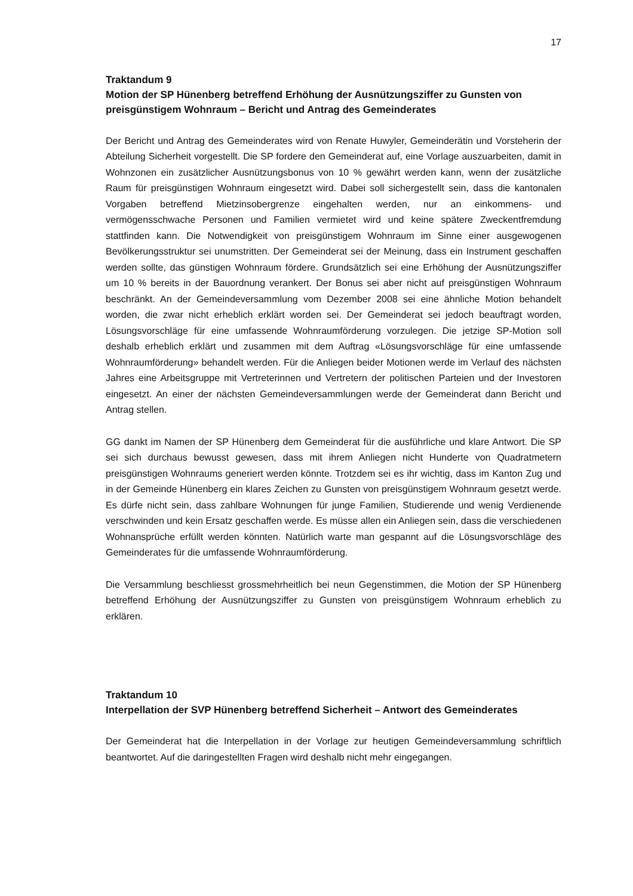17
Traktandum 9
Motion der SP Hünenberg betreffend Erhöhung der Ausnützungsziffer zu Gunsten von preisgünstigem Wohnraum – Bericht und Antrag des Gemeinderates
Der Bericht und Antrag des Gemeinderates wird von Renate Huwyler, Gemeinderätin und Vorsteherin der Abteilung Sicherheit vorgestellt. Die SP fordere den Gemeinderat auf, eine Vorlage auszuarbeiten, damit in Wohnzonen ein zusätzlicher Ausnützungsbonus von 10 % gewährt werden kann, wenn der zusätzliche Raum für preisgünstigen Wohnraum eingesetzt wird. Dabei soll sichergestellt sein, dass die kantonalen Vorgaben betreffend Mietzinsobergrenze eingehalten werden, nur an einkommens- und vermögensschwache Personen und Familien vermietet wird und keine spätere Zweckentfremdung stattfinden kann. Die Notwendigkeit von preisgünstigem Wohnraum im Sinne einer ausgewogenen Bevölkerungsstruktur sei unumstritten. Der Gemeinderat sei der Meinung, dass ein Instrument geschaffen werden sollte, das günstigen Wohnraum fördere. Grundsätzlich sei eine Erhöhung der Ausnützungsziffer um 10 % bereits in der Bauordnung verankert. Der Bonus sei aber nicht auf preisgünstigen Wohnraum beschränkt. An der Gemeindeversammlung vom Dezember 2008 sei eine ähnliche Motion behandelt worden, die zwar nicht erheblich erklärt worden sei. Der Gemeinderat sei jedoch beauftragt worden, Lösungsvorschläge für eine umfassende Wohnraumförderung vorzulegen. Die jetzige SP-Motion soll deshalb erheblich erklärt und zusammen mit dem Auftrag «Lösungsvorschläge für eine umfassende Wohnraumförderung» behandelt werden. Für die Anliegen beider Motionen werde im Verlauf des nächsten Jahres eine Arbeitsgruppe mit Vertreterinnen und Vertretern der politischen Parteien und der Investoren eingesetzt. An einer der nächsten Gemeindeversammlungen werde der Gemeinderat dann Bericht und Antrag stellen.
GG dankt im Namen der SP Hünenberg dem Gemeinderat für die ausführliche und klare Antwort. Die SP sei sich durchaus bewusst gewesen, dass mit ihrem Anliegen nicht Hunderte von Quadratmetern preisgünstigen Wohnraums generiert werden könnte. Trotzdem sei es ihr wichtig, dass im Kanton Zug und in der Gemeinde Hünenberg ein klares Zeichen zu Gunsten von preisgünstigem Wohnraum gesetzt werde. Es dürfe nicht sein, dass zahlbare Wohnungen für junge Familien, Studierende und wenig Verdienende verschwinden und kein Ersatz geschaffen werde. Es müsse allen ein Anliegen sein, dass die verschiedenen Wohnansprüche erfüllt werden könnten. Natürlich warte man gespannt auf die Lösungsvorschläge des Gemeinderates für die umfassende Wohnraumförderung.
Die Versammlung beschliesst grossmehrheitlich bei neun Gegenstimmen, die Motion der SP Hünenberg betreffend Erhöhung der Ausnützungsziffer zu Gunsten von preisgünstigem Wohnraum erheblich zu erklären.
Traktandum 10
Interpellation der SVP Hünenberg betreffend Sicherheit – Antwort des Gemeinderates
Der Gemeinderat hat die Interpellation in der Vorlage zur heutigen Gemeindeversammlung schriftlich beantwortet. Auf die daringestellten Fragen wird deshalb nicht mehr eingegangen.